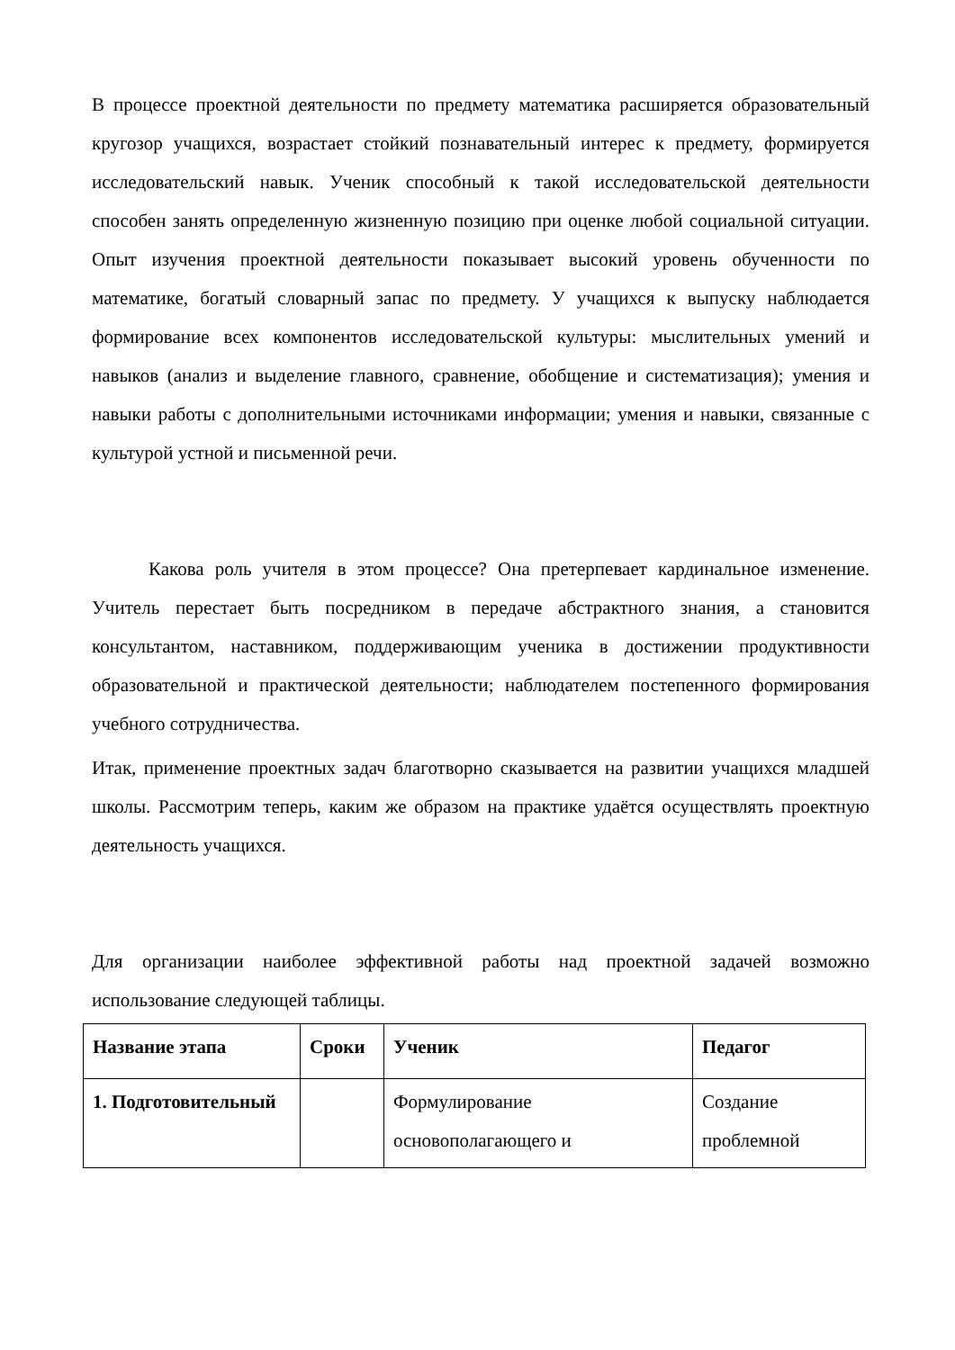В процессе проектной деятельности по предмету математика расширяется образовательный кругозор учащихся, возрастает стойкий познавательный интерес к предмету, формируется исследовательский навык. Ученик способный к такой исследовательской деятельности способен занять определенную жизненную позицию при оценке любой социальной ситуации. Опыт изучения проектной деятельности показывает высокий уровень обученности по математике, богатый словарный запас по предмету. У учащихся к выпуску наблюдается формирование всех компонентов исследовательской культуры: мыслительных умений и навыков (анализ и выделение главного, сравнение, обобщение и систематизация); умения и навыки работы с дополнительными источниками информации; умения и навыки, связанные с культурой устной и письменной речи.
Какова роль учителя в этом процессе? Она претерпевает кардинальное изменение. Учитель перестает быть посредником в передаче абстрактного знания, а становится консультантом, наставником, поддерживающим ученика в достижении продуктивности образовательной и практической деятельности; наблюдателем постепенного формирования учебного сотрудничества.
Итак, применение проектных задач благотворно сказывается на развитии учащихся младшей школы. Рассмотрим теперь, каким же образом на практике удаётся осуществлять проектную деятельность учащихся.
Для организации наиболее эффективной работы над проектной задачей возможно использование следующей таблицы.
| Название этапа | Сроки | Ученик | Педагог |
| --- | --- | --- | --- |
| 1. Подготовительный | | Формулирование основополагающего и | Создание проблемной |